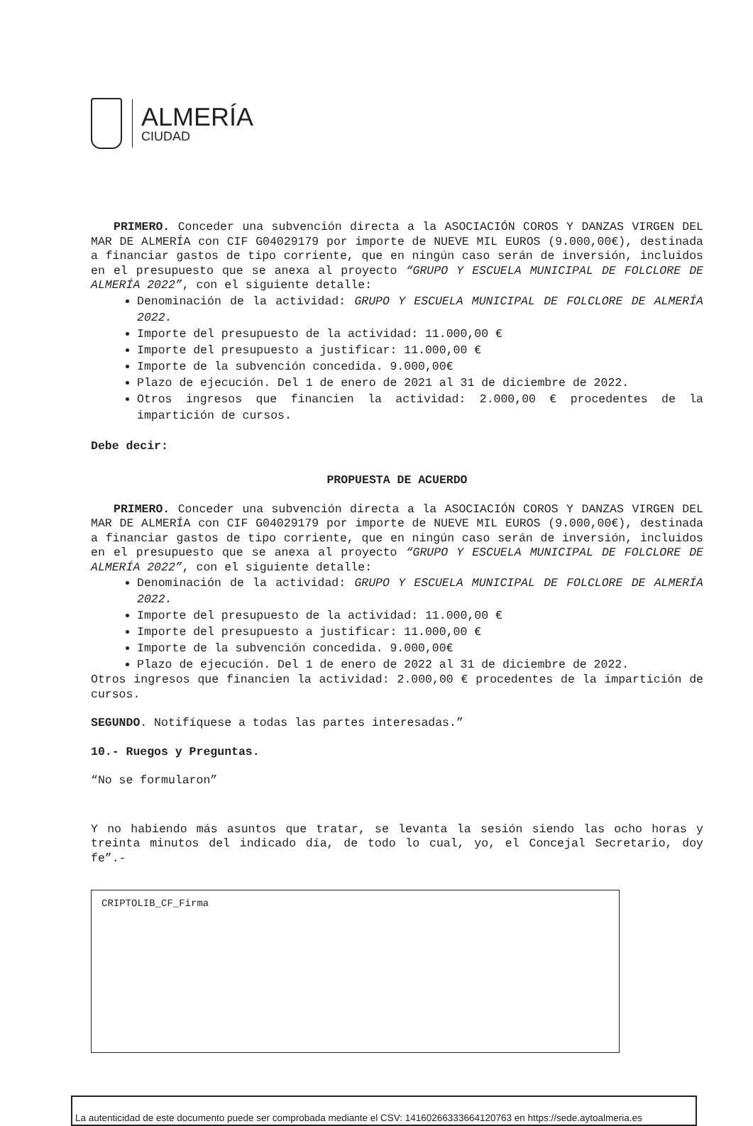ALMERÍA
CIUDAD
PRIMERO. Conceder una subvención directa a la ASOCIACIÓN COROS Y DANZAS VIRGEN DEL MAR DE ALMERÍA con CIF G04029179 por importe de NUEVE MIL EUROS (9.000,00€), destinada a financiar gastos de tipo corriente, que en ningún caso serán de inversión, incluidos en el presupuesto que se anexa al proyecto “GRUPO Y ESCUELA MUNICIPAL DE FOLCLORE DE ALMERÍA 2022”, con el siguiente detalle:
Denominación de la actividad: GRUPO Y ESCUELA MUNICIPAL DE FOLCLORE DE ALMERÍA 2022.
Importe del presupuesto de la actividad: 11.000,00 €
Importe del presupuesto a justificar: 11.000,00 €
Importe de la subvención concedida. 9.000,00€
Plazo de ejecución. Del 1 de enero de 2021 al 31 de diciembre de 2022.
Otros ingresos que financien la actividad: 2.000,00 € procedentes de la impartición de cursos.
Debe decir:
PROPUESTA DE ACUERDO
PRIMERO. Conceder una subvención directa a la ASOCIACIÓN COROS Y DANZAS VIRGEN DEL MAR DE ALMERÍA con CIF G04029179 por importe de NUEVE MIL EUROS (9.000,00€), destinada a financiar gastos de tipo corriente, que en ningún caso serán de inversión, incluidos en el presupuesto que se anexa al proyecto “GRUPO Y ESCUELA MUNICIPAL DE FOLCLORE DE ALMERÍA 2022”, con el siguiente detalle:
Denominación de la actividad: GRUPO Y ESCUELA MUNICIPAL DE FOLCLORE DE ALMERÍA 2022.
Importe del presupuesto de la actividad: 11.000,00 €
Importe del presupuesto a justificar: 11.000,00 €
Importe de la subvención concedida. 9.000,00€
Plazo de ejecución. Del 1 de enero de 2022 al 31 de diciembre de 2022.
Otros ingresos que financien la actividad: 2.000,00 € procedentes de la impartición de cursos.
SEGUNDO. Notifíquese a todas las partes interesadas.”
10.- Ruegos y Preguntas.
“No se formularon”
Y no habiendo más asuntos que tratar, se levanta la sesión siendo las ocho horas y treinta minutos del indicado día, de todo lo cual, yo, el Concejal Secretario, doy fe”.-
CRIPTOLIB_CF_Firma
La autenticidad de este documento puede ser comprobada mediante el CSV: 14160266333664120763 en https://sede.aytoalmeria.es